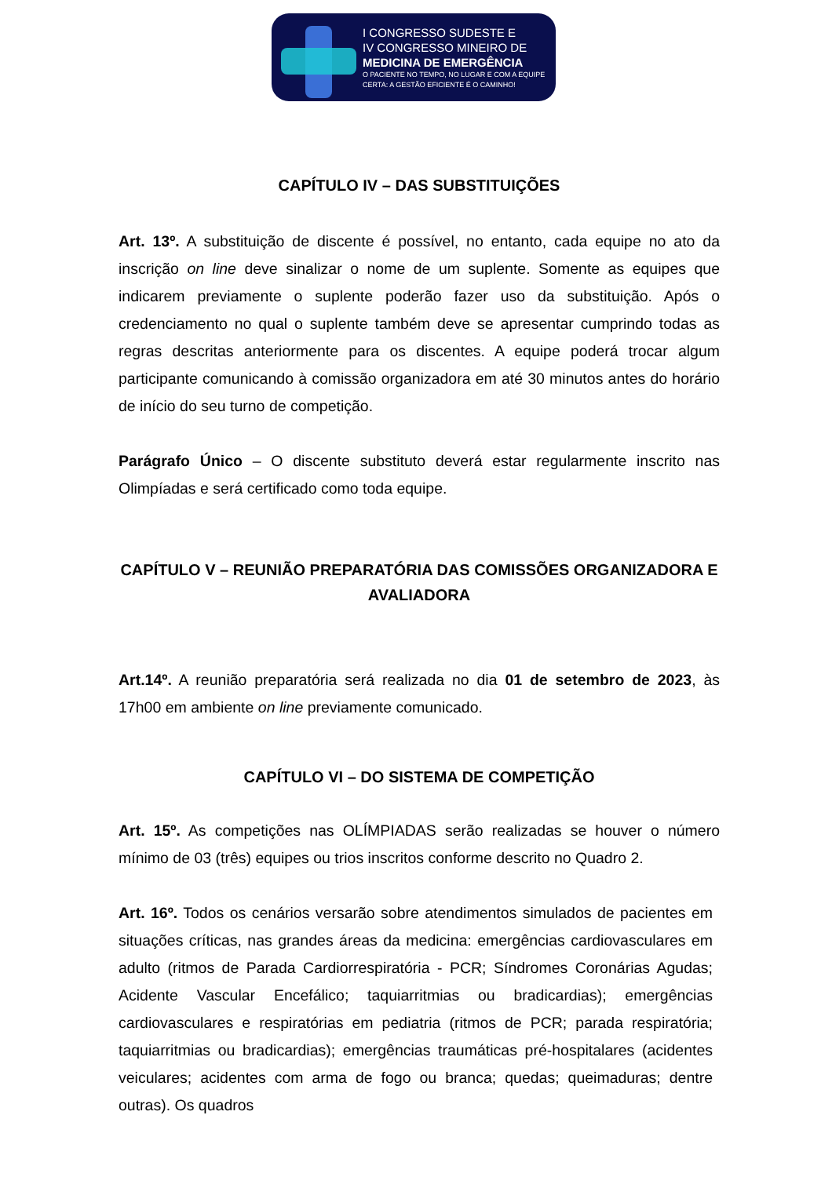I CONGRESSO SUDESTE E
IV CONGRESSO MINEIRO DE
MEDICINA DE EMERGÊNCIA
O PACIENTE NO TEMPO, NO LUGAR E COM A EQUIPE
CERTA: A GESTÃO EFICIENTE É O CAMINHO!
CAPÍTULO IV – DAS SUBSTITUIÇÕES
Art. 13º. A substituição de discente é possível, no entanto, cada equipe no ato da inscrição on line deve sinalizar o nome de um suplente. Somente as equipes que indicarem previamente o suplente poderão fazer uso da substituição. Após o credenciamento no qual o suplente também deve se apresentar cumprindo todas as regras descritas anteriormente para os discentes. A equipe poderá trocar algum participante comunicando à comissão organizadora em até 30 minutos antes do horário de início do seu turno de competição.
Parágrafo Único – O discente substituto deverá estar regularmente inscrito nas Olimpíadas e será certificado como toda equipe.
CAPÍTULO V – REUNIÃO PREPARATÓRIA DAS COMISSÕES ORGANIZADORA E AVALIADORA
Art.14º. A reunião preparatória será realizada no dia 01 de setembro de 2023, às 17h00 em ambiente on line previamente comunicado.
CAPÍTULO VI – DO SISTEMA DE COMPETIÇÃO
Art. 15º. As competições nas OLÍMPIADAS serão realizadas se houver o número mínimo de 03 (três) equipes ou trios inscritos conforme descrito no Quadro 2.
Art. 16º. Todos os cenários versarão sobre atendimentos simulados de pacientes em situações críticas, nas grandes áreas da medicina: emergências cardiovasculares em adulto (ritmos de Parada Cardiorrespiratória - PCR; Síndromes Coronárias Agudas; Acidente Vascular Encefálico; taquiarritmias ou bradicardias); emergências cardiovasculares e respiratórias em pediatria (ritmos de PCR; parada respiratória; taquiarritmias ou bradicardias); emergências traumáticas pré-hospitalares (acidentes veiculares; acidentes com arma de fogo ou branca; quedas; queimaduras; dentre outras). Os quadros